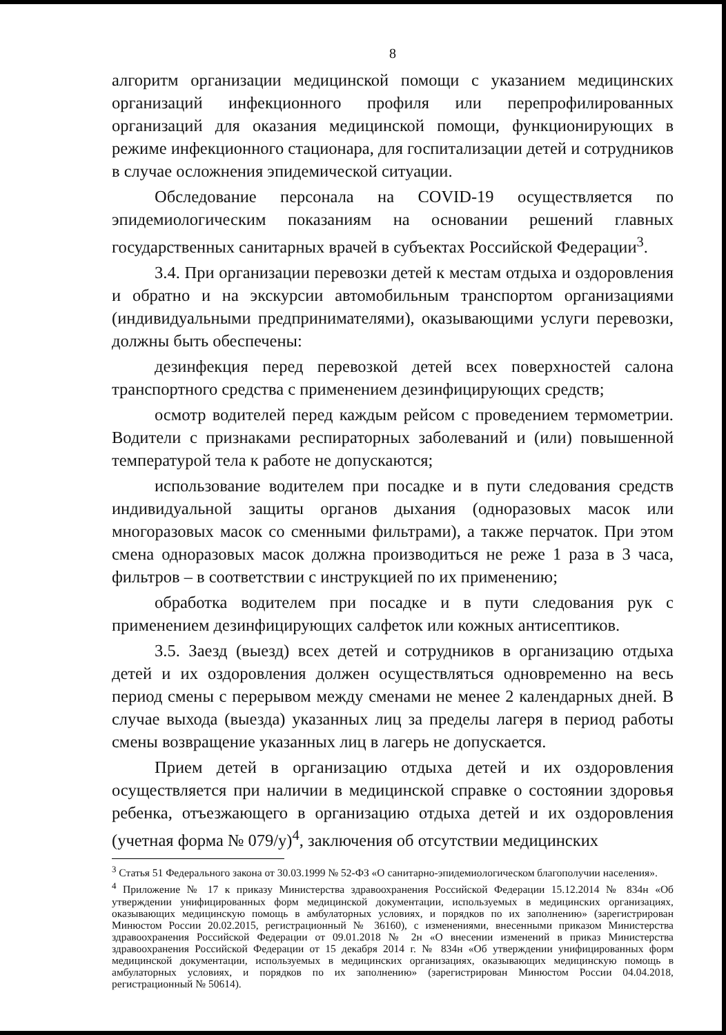8
алгоритм организации медицинской помощи с указанием медицинских организаций инфекционного профиля или перепрофилированных организаций для оказания медицинской помощи, функционирующих в режиме инфекционного стационара, для госпитализации детей и сотрудников в случае осложнения эпидемической ситуации.
Обследование персонала на COVID-19 осуществляется по эпидемиологическим показаниям на основании решений главных государственных санитарных врачей в субъектах Российской Федерации<sup>3</sup>.
3.4. При организации перевозки детей к местам отдыха и оздоровления и обратно и на экскурсии автомобильным транспортом организациями (индивидуальными предпринимателями), оказывающими услуги перевозки, должны быть обеспечены:
дезинфекция перед перевозкой детей всех поверхностей салона транспортного средства с применением дезинфицирующих средств;
осмотр водителей перед каждым рейсом с проведением термометрии. Водители с признаками респираторных заболеваний и (или) повышенной температурой тела к работе не допускаются;
использование водителем при посадке и в пути следования средств индивидуальной защиты органов дыхания (одноразовых масок или многоразовых масок со сменными фильтрами), а также перчаток. При этом смена одноразовых масок должна производиться не реже 1 раза в 3 часа, фильтров – в соответствии с инструкцией по их применению;
обработка водителем при посадке и в пути следования рук с применением дезинфицирующих салфеток или кожных антисептиков.
3.5. Заезд (выезд) всех детей и сотрудников в организацию отдыха детей и их оздоровления должен осуществляться одновременно на весь период смены с перерывом между сменами не менее 2 календарных дней. В случае выхода (выезда) указанных лиц за пределы лагеря в период работы смены возвращение указанных лиц в лагерь не допускается.
Прием детей в организацию отдыха детей и их оздоровления осуществляется при наличии в медицинской справке о состоянии здоровья ребенка, отъезжающего в организацию отдыха детей и их оздоровления (учетная форма № 079/у)<sup>4</sup>, заключения об отсутствии медицинских
<sup>3</sup> Статья 51 Федерального закона от 30.03.1999 № 52-ФЗ «О санитарно-эпидемиологическом благополучии населения».
<sup>4</sup> Приложение № 17 к приказу Министерства здравоохранения Российской Федерации 15.12.2014 № 834н «Об утверждении унифицированных форм медицинской документации, используемых в медицинских организациях, оказывающих медицинскую помощь в амбулаторных условиях, и порядков по их заполнению» (зарегистрирован Минюстом России 20.02.2015, регистрационный № 36160), с изменениями, внесенными приказом Министерства здравоохранения Российской Федерации от 09.01.2018 № 2н «О внесении изменений в приказ Министерства здравоохранения Российской Федерации от 15 декабря 2014 г. № 834н «Об утверждении унифицированных форм медицинской документации, используемых в медицинских организациях, оказывающих медицинскую помощь в амбулаторных условиях, и порядков по их заполнению» (зарегистрирован Минюстом России 04.04.2018, регистрационный № 50614).